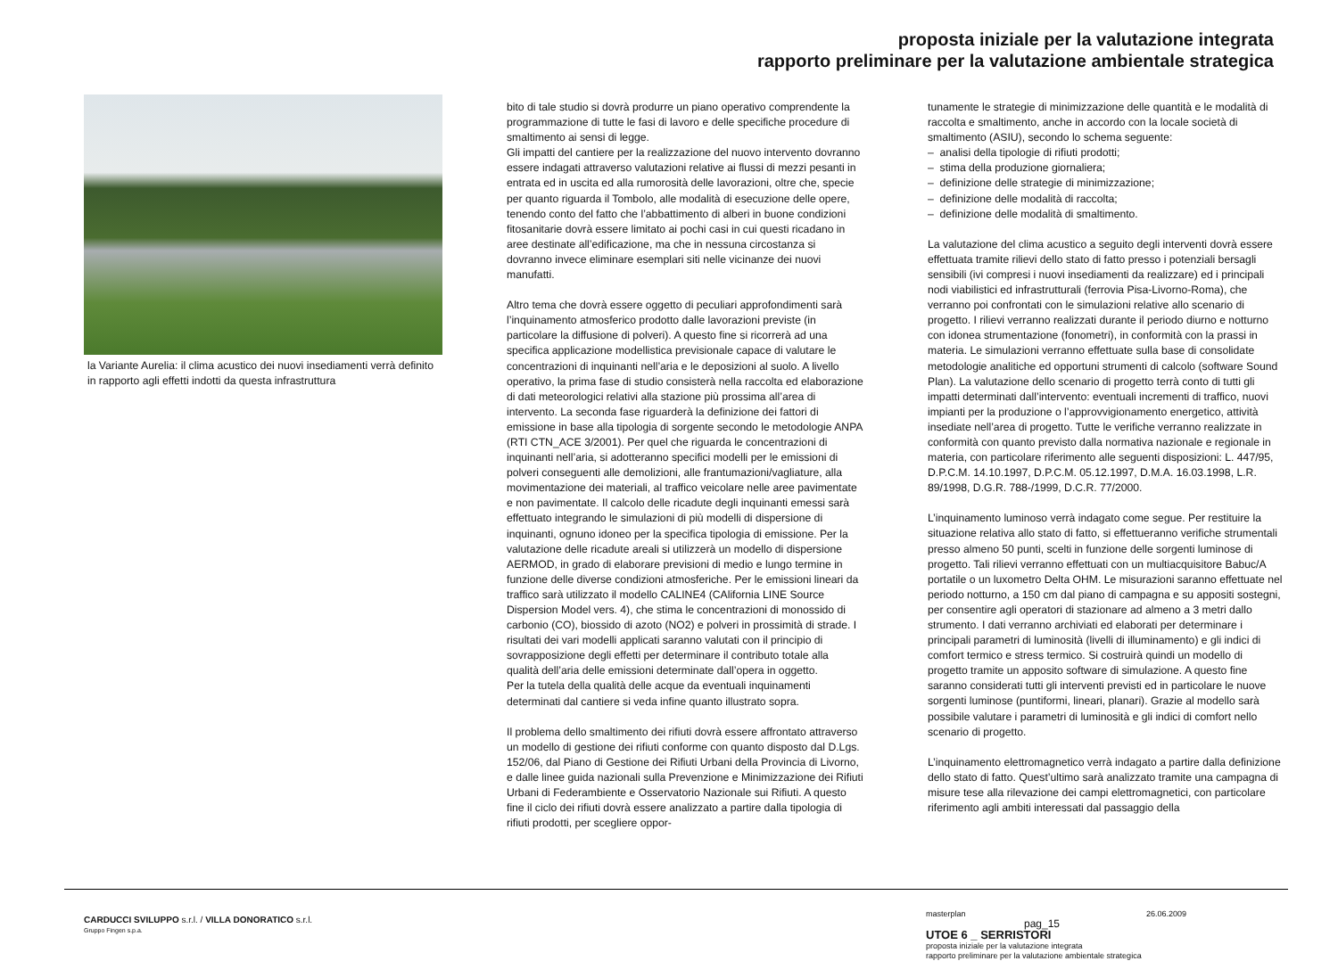proposta iniziale per la valutazione integrata
rapporto preliminare per la valutazione ambientale strategica
la Variante Aurelia: il clima acustico dei nuovi insediamenti verrà definito in rapporto agli effetti indotti da questa infrastruttura
bito di tale studio si dovrà produrre un piano operativo comprendente la programmazione di tutte le fasi di lavoro e delle specifiche procedure di smaltimento ai sensi di legge.
Gli impatti del cantiere per la realizzazione del nuovo intervento dovranno essere indagati attraverso valutazioni relative ai flussi di mezzi pesanti in entrata ed in uscita ed alla rumorosità delle lavorazioni, oltre che, specie per quanto riguarda il Tombolo, alle modalità di esecuzione delle opere, tenendo conto del fatto che l’abbattimento di alberi in buone condizioni fitosanitarie dovrà essere limitato ai pochi casi in cui questi ricadano in aree destinate all’edificazione, ma che in nessuna circostanza si dovranno invece eliminare esemplari siti nelle vicinanze dei nuovi manufatti.
Altro tema che dovrà essere oggetto di peculiari approfondimenti sarà l’inquinamento atmosferico prodotto dalle lavorazioni previste (in particolare la diffusione di polveri). A questo fine si ricorrerà ad una specifica applicazione modellistica previsionale capace di valutare le concentrazioni di inquinanti nell’aria e le deposizioni al suolo. A livello operativo, la prima fase di studio consisterà nella raccolta ed elaborazione di dati meteorologici relativi alla stazione più prossima all’area di intervento. La seconda fase riguarderà la definizione dei fattori di emissione in base alla tipologia di sorgente secondo le metodologie ANPA (RTI CTN_ACE 3/2001). Per quel che riguarda le concentrazioni di inquinanti nell’aria, si adotteranno specifici modelli per le emissioni di polveri conseguenti alle demolizioni, alle frantumazioni/vagliature, alla movimentazione dei materiali, al traffico veicolare nelle aree pavimentate e non pavimentate. Il calcolo delle ricadute degli inquinanti emessi sarà effettuato integrando le simulazioni di più modelli di dispersione di inquinanti, ognuno idoneo per la specifica tipologia di emissione. Per la valutazione delle ricadute areali si utilizzerà un modello di dispersione AERMOD, in grado di elaborare previsioni di medio e lungo termine in funzione delle diverse condizioni atmosferiche. Per le emissioni lineari da traffico sarà utilizzato il modello CALINE4 (CAlifornia LINE Source Dispersion Model vers. 4), che stima le concentrazioni di monossido di carbonio (CO), biossido di azoto (NO2) e polveri in prossimità di strade. I risultati dei vari modelli applicati saranno valutati con il principio di sovrapposizione degli effetti per determinare il contributo totale alla qualità dell’aria delle emissioni determinate dall’opera in oggetto.
Per la tutela della qualità delle acque da eventuali inquinamenti determinati dal cantiere si veda infine quanto illustrato sopra.
Il problema dello smaltimento dei rifiuti dovrà essere affrontato attraverso un modello di gestione dei rifiuti conforme con quanto disposto dal D.Lgs. 152/06, dal Piano di Gestione dei Rifiuti Urbani della Provincia di Livorno, e dalle linee guida nazionali sulla Prevenzione e Minimizzazione dei Rifiuti Urbani di Federambiente e Osservatorio Nazionale sui Rifiuti. A questo fine il ciclo dei rifiuti dovrà essere analizzato a partire dalla tipologia di rifiuti prodotti, per scegliere oppor-
tunamente le strategie di minimizzazione delle quantità e le modalità di raccolta e smaltimento, anche in accordo con la locale società di smaltimento (ASIU), secondo lo schema seguente:
– analisi della tipologie di rifiuti prodotti;
– stima della produzione giornaliera;
– definizione delle strategie di minimizzazione;
– definizione delle modalità di raccolta;
– definizione delle modalità di smaltimento.
La valutazione del clima acustico a seguito degli interventi dovrà essere effettuata tramite rilievi dello stato di fatto presso i potenziali bersagli sensibili (ivi compresi i nuovi insediamenti da realizzare) ed i principali nodi viabilistici ed infrastrutturali (ferrovia Pisa-Livorno-Roma), che verranno poi confrontati con le simulazioni relative allo scenario di progetto. I rilievi verranno realizzati durante il periodo diurno e notturno con idonea strumentazione (fonometri), in conformità con la prassi in materia. Le simulazioni verranno effettuate sulla base di consolidate metodologie analitiche ed opportuni strumenti di calcolo (software Sound Plan). La valutazione dello scenario di progetto terrà conto di tutti gli impatti determinati dall’intervento: eventuali incrementi di traffico, nuovi impianti per la produzione o l’approvvigionamento energetico, attività insediate nell’area di progetto. Tutte le verifiche verranno realizzate in conformità con quanto previsto dalla normativa nazionale e regionale in materia, con particolare riferimento alle seguenti disposizioni: L. 447/95, D.P.C.M. 14.10.1997, D.P.C.M. 05.12.1997, D.M.A. 16.03.1998, L.R. 89/1998, D.G.R. 788-/1999, D.C.R. 77/2000.
L’inquinamento luminoso verrà indagato come segue. Per restituire la situazione relativa allo stato di fatto, si effettueranno verifiche strumentali presso almeno 50 punti, scelti in funzione delle sorgenti luminose di progetto. Tali rilievi verranno effettuati con un multiacquisitore Babuc/A portatile o un luxometro Delta OHM. Le misurazioni saranno effettuate nel periodo notturno, a 150 cm dal piano di campagna e su appositi sostegni, per consentire agli operatori di stazionare ad almeno a 3 metri dallo strumento. I dati verranno archiviati ed elaborati per determinare i principali parametri di luminosità (livelli di illuminamento) e gli indici di comfort termico e stress termico. Si costruirà quindi un modello di progetto tramite un apposito software di simulazione. A questo fine saranno considerati tutti gli interventi previsti ed in particolare le nuove sorgenti luminose (puntiformi, lineari, planari). Grazie al modello sarà possibile valutare i parametri di luminosità e gli indici di comfort nello scenario di progetto.
L’inquinamento elettromagnetico verrà indagato a partire dalla definizione dello stato di fatto. Quest’ultimo sarà analizzato tramite una campagna di misure tese alla rilevazione dei campi elettromagnetici, con particolare riferimento agli ambiti interessati dal passaggio della
CARDUCCI SVILUPPO s.r.l. / VILLA DONORATICO s.r.l.
Gruppo Fingen s.p.a.
masterplan 26.06.2009 pag_15
UTOE 6 _ SERRISTORI
proposta iniziale per la valutazione integrata
rapporto preliminare per la valutazione ambientale strategica